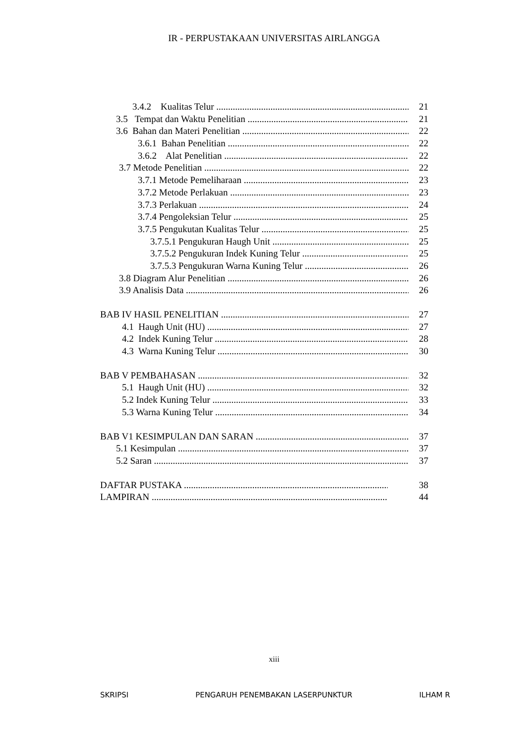IR - PERPUSTAKAAN UNIVERSITAS AIRLANGGA
3.4.2 Kualitas Telur 21
3.5 Tempat dan Waktu Penelitian 21
3.6 Bahan dan Materi Penelitian 22
3.6.1 Bahan Penelitian 22
3.6.2 Alat Penelitian 22
3.7 Metode Penelitian 22
3.7.1 Metode Pemeliharaan 23
3.7.2 Metode Perlakuan 23
3.7.3 Perlakuan 24
3.7.4 Pengoleksian Telur 25
3.7.5 Pengukutan Kualitas Telur 25
3.7.5.1 Pengukuran Haugh Unit 25
3.7.5.2 Pengukuran Indek Kuning Telur 25
3.7.5.3 Pengukuran Warna Kuning Telur 26
3.8 Diagram Alur Penelitian 26
3.9 Analisis Data 26
BAB IV HASIL PENELITIAN 27
4.1 Haugh Unit (HU) 27
4.2 Indek Kuning Telur 28
4.3 Warna Kuning Telur 30
BAB V PEMBAHASAN 32
5.1 Haugh Unit (HU) 32
5.2 Indek Kuning Telur 33
5.3 Warna Kuning Telur 34
BAB V1 KESIMPULAN DAN SARAN 37
5.1 Kesimpulan 37
5.2 Saran 37
DAFTAR PUSTAKA 38
LAMPIRAN 44
xiii
SKRIPSI PENGARUH PENEMBAKAN LASERPUNKTUR ILHAM R